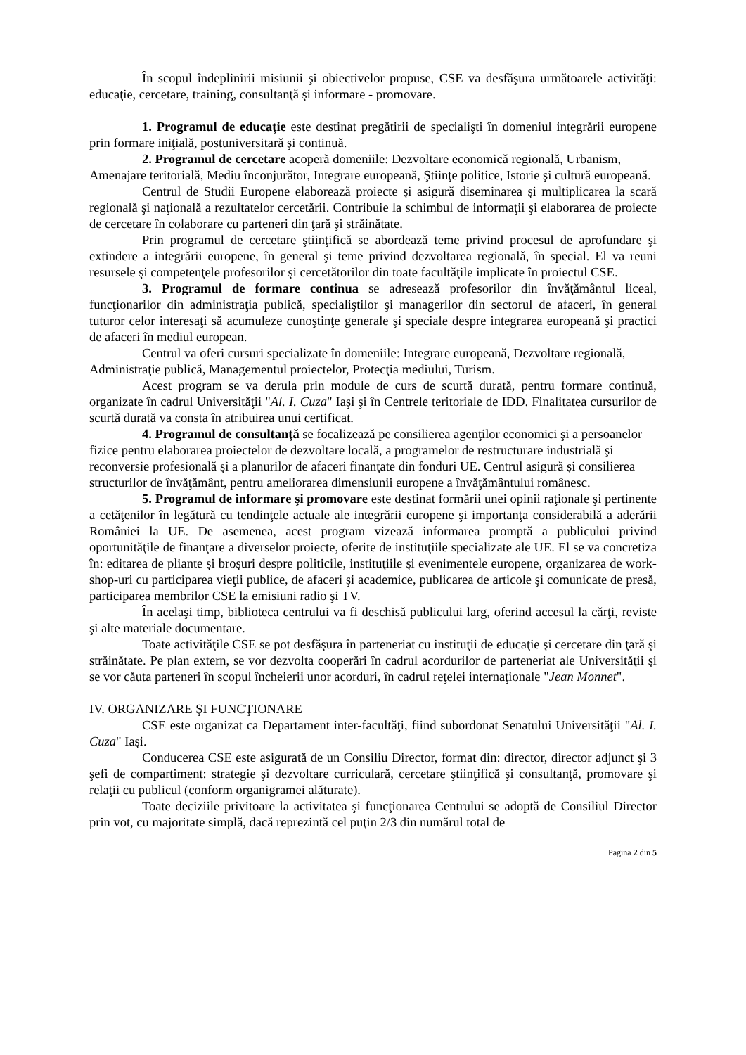În scopul îndeplinirii misiunii şi obiectivelor propuse, CSE va desfăşura următoarele activităţi: educaţie, cercetare, training, consultanţă şi informare - promovare.
1. Programul de educaţie este destinat pregătirii de specialişti în domeniul integrării europene prin formare iniţială, postuniversitară şi continuă.
2. Programul de cercetare acoperă domeniile: Dezvoltare economică regională, Urbanism, Amenajare teritorială, Mediu înconjurător, Integrare europeană, Ştiinţe politice, Istorie şi cultură europeană.
Centrul de Studii Europene elaborează proiecte şi asigură diseminarea şi multiplicarea la scară regională şi naţională a rezultatelor cercetării. Contribuie la schimbul de informaţii şi elaborarea de proiecte de cercetare în colaborare cu parteneri din ţară şi străinătate.
Prin programul de cercetare ştiinţifică se abordează teme privind procesul de aprofundare şi extindere a integrării europene, în general şi teme privind dezvoltarea regională, în special. El va reuni resursele şi competenţele profesorilor şi cercetătorilor din toate facultăţile implicate în proiectul CSE.
3. Programul de formare continua se adresează profesorilor din învăţământul liceal, funcţionarilor din administraţia publică, specialiştilor şi managerilor din sectorul de afaceri, în general tuturor celor interesaţi să acumuleze cunoştinţe generale şi speciale despre integrarea europeană şi practici de afaceri în mediul european.
Centrul va oferi cursuri specializate în domeniile: Integrare europeană, Dezvoltare regională, Administraţie publică, Managementul proiectelor, Protecţia mediului, Turism.
Acest program se va derula prin module de curs de scurtă durată, pentru formare continuă, organizate în cadrul Universităţii "Al. I. Cuza" Iaşi şi în Centrele teritoriale de IDD. Finalitatea cursurilor de scurtă durată va consta în atribuirea unui certificat.
4. Programul de consultanţă se focalizează pe consilierea agenţilor economici şi a persoanelor fizice pentru elaborarea proiectelor de dezvoltare locală, a programelor de restructurare industrială şi reconversie profesională şi a planurilor de afaceri finanţate din fonduri UE. Centrul asigură şi consilierea structurilor de învăţământ, pentru ameliorarea dimensiunii europene a învăţământului românesc.
5. Programul de informare şi promovare este destinat formării unei opinii raţionale şi pertinente a cetăţenilor în legătură cu tendinţele actuale ale integrării europene şi importanţa considerabilă a aderării României la UE. De asemenea, acest program vizează informarea promptă a publicului privind oportunităţile de finanţare a diverselor proiecte, oferite de instituţiile specializate ale UE. El se va concretiza în: editarea de pliante şi broşuri despre politicile, instituţiile şi evenimentele europene, organizarea de work-shop-uri cu participarea vieţii publice, de afaceri şi academice, publicarea de articole şi comunicate de presă, participarea membrilor CSE la emisiuni radio şi TV.
În acelaşi timp, biblioteca centrului va fi deschisă publicului larg, oferind accesul la cărţi, reviste şi alte materiale documentare.
Toate activităţile CSE se pot desfăşura în parteneriat cu instituţii de educaţie şi cercetare din ţară şi străinătate. Pe plan extern, se vor dezvolta cooperări în cadrul acordurilor de parteneriat ale Universităţii şi se vor căuta parteneri în scopul încheierii unor acorduri, în cadrul reţelei internaţionale "Jean Monnet".
IV. ORGANIZARE ŞI FUNCŢIONARE
CSE este organizat ca Departament inter-facultăţi, fiind subordonat Senatului Universităţii "Al. I. Cuza" Iaşi.
Conducerea CSE este asigurată de un Consiliu Director, format din: director, director adjunct şi 3 şefi de compartiment: strategie şi dezvoltare curriculară, cercetare ştiinţifică şi consultanţă, promovare şi relaţii cu publicul (conform organigramei alăturate).
Toate deciziile privitoare la activitatea şi funcţionarea Centrului se adoptă de Consiliul Director prin vot, cu majoritate simplă, dacă reprezintă cel puţin 2/3 din numărul total de
Pagina 2 din 5